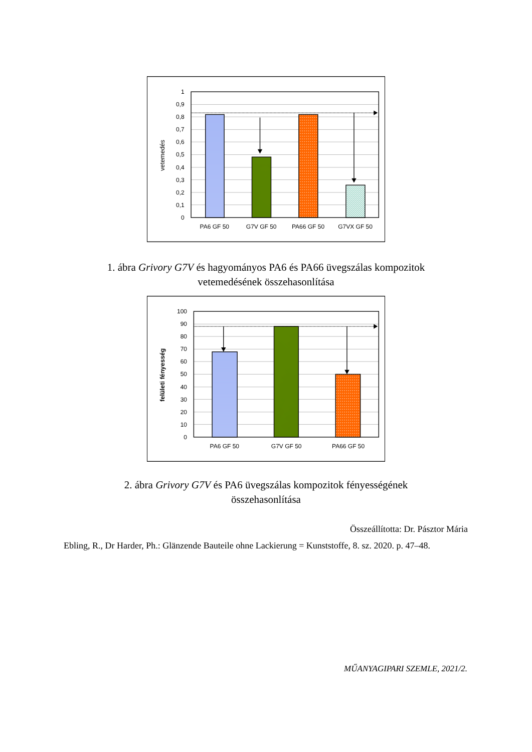1
0,9
0,8
0,7
0,6
0,5
0,4
0,3
0,2
0,1
0
PA6 GF 50
G7V GF 50
PA66 GF 50
G7VX GF 50
vetemedés
1. ábra Grivory G7V és hagyományos PA6 és PA66 üvegszálas kompozitok
vetemedésének összehasonlítása
100
90
80
70
60
50
40
30
20
10
0
PA6 GF 50
G7V GF 50
PA66 GF 50
felületi fényesség
2. ábra Grivory G7V és PA6 üvegszálas kompozitok fényességének
összehasonlítása
Összeállította: Dr. Pásztor Mária
Ebling, R., Dr Harder, Ph.: Glänzende Bauteile ohne Lackierung = Kunststoffe, 8. sz. 2020. p. 47–48.
MŰANYAGIPARI SZEMLE, 2021/2.